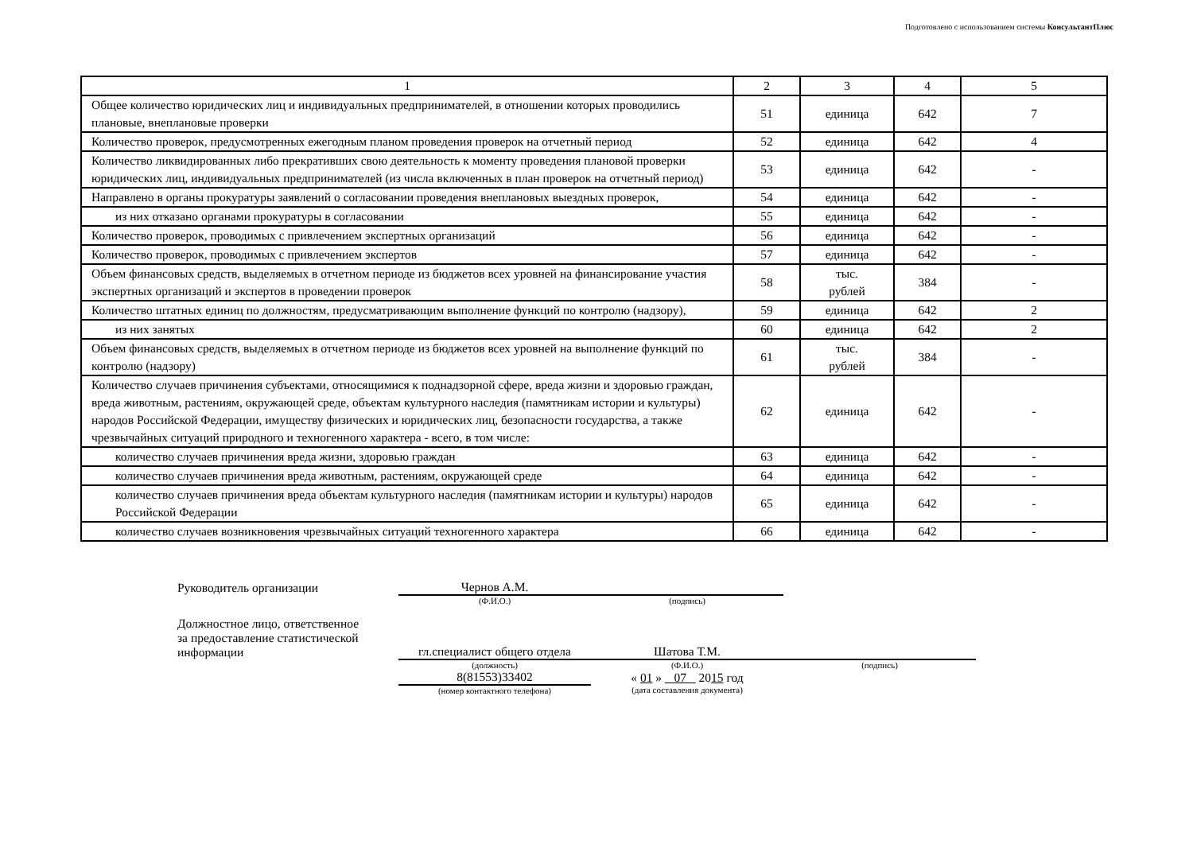Подготовлено с использованием системы КонсультантПлюс
| 1 | 2 | 3 | 4 | 5 |
| Общее количество юридических лиц и индивидуальных предпринимателей, в отношении которых проводились плановые, внеплановые проверки | 51 | единица | 642 | 7 |
| Количество проверок, предусмотренных ежегодным планом проведения проверок на отчетный период | 52 | единица | 642 | 4 |
| Количество ликвидированных либо прекративших свою деятельность к моменту проведения плановой проверки юридических лиц, индивидуальных предпринимателей (из числа включенных в план проверок на отчетный период) | 53 | единица | 642 | - |
| Направлено в органы прокуратуры заявлений о согласовании проведения внеплановых выездных проверок, | 54 | единица | 642 | - |
| из них отказано органами прокуратуры в согласовании | 55 | единица | 642 | - |
| Количество проверок, проводимых с привлечением экспертных организаций | 56 | единица | 642 | - |
| Количество проверок, проводимых с привлечением экспертов | 57 | единица | 642 | - |
| Объем финансовых средств, выделяемых в отчетном периоде из бюджетов всех уровней на финансирование участия экспертных организаций и экспертов в проведении проверок | 58 | тыс. рублей | 384 | - |
| Количество штатных единиц по должностям, предусматривающим выполнение функций по контролю (надзору), | 59 | единица | 642 | 2 |
| из них занятых | 60 | единица | 642 | 2 |
| Объем финансовых средств, выделяемых в отчетном периоде из бюджетов всех уровней на выполнение функций по контролю (надзору) | 61 | тыс. рублей | 384 | - |
| Количество случаев причинения субъектами, относящимися к поднадзорной сфере, вреда жизни и здоровью граждан, вреда животным, растениям, окружающей среде, объектам культурного наследия (памятникам истории и культуры) народов Российской Федерации, имуществу физических и юридических лиц, безопасности государства, а также чрезвычайных ситуаций природного и техногенного характера - всего, в том числе: | 62 | единица | 642 | - |
| количество случаев причинения вреда жизни, здоровью граждан | 63 | единица | 642 | - |
| количество случаев причинения вреда животным, растениям, окружающей среде | 64 | единица | 642 | - |
| количество случаев причинения вреда объектам культурного наследия (памятникам истории и культуры) народов Российской Федерации | 65 | единица | 642 | - |
| количество случаев возникновения чрезвычайных ситуаций техногенного характера | 66 | единица | 642 | - |
| Руководитель организации | Чернов А.М. | | |
| | (Ф.И.О.) | (подпись) | |
| Должностное лицо, ответственное за предоставление статистической информации | гл.специалист общего отдела | Шатова Т.М. | |
| | (должность) | (Ф.И.О.) | (подпись) |
| | 8(81553)33402 | « 01 » 07 20 15 год | |
| | (номер контактного телефона) | (дата составления документа) | |